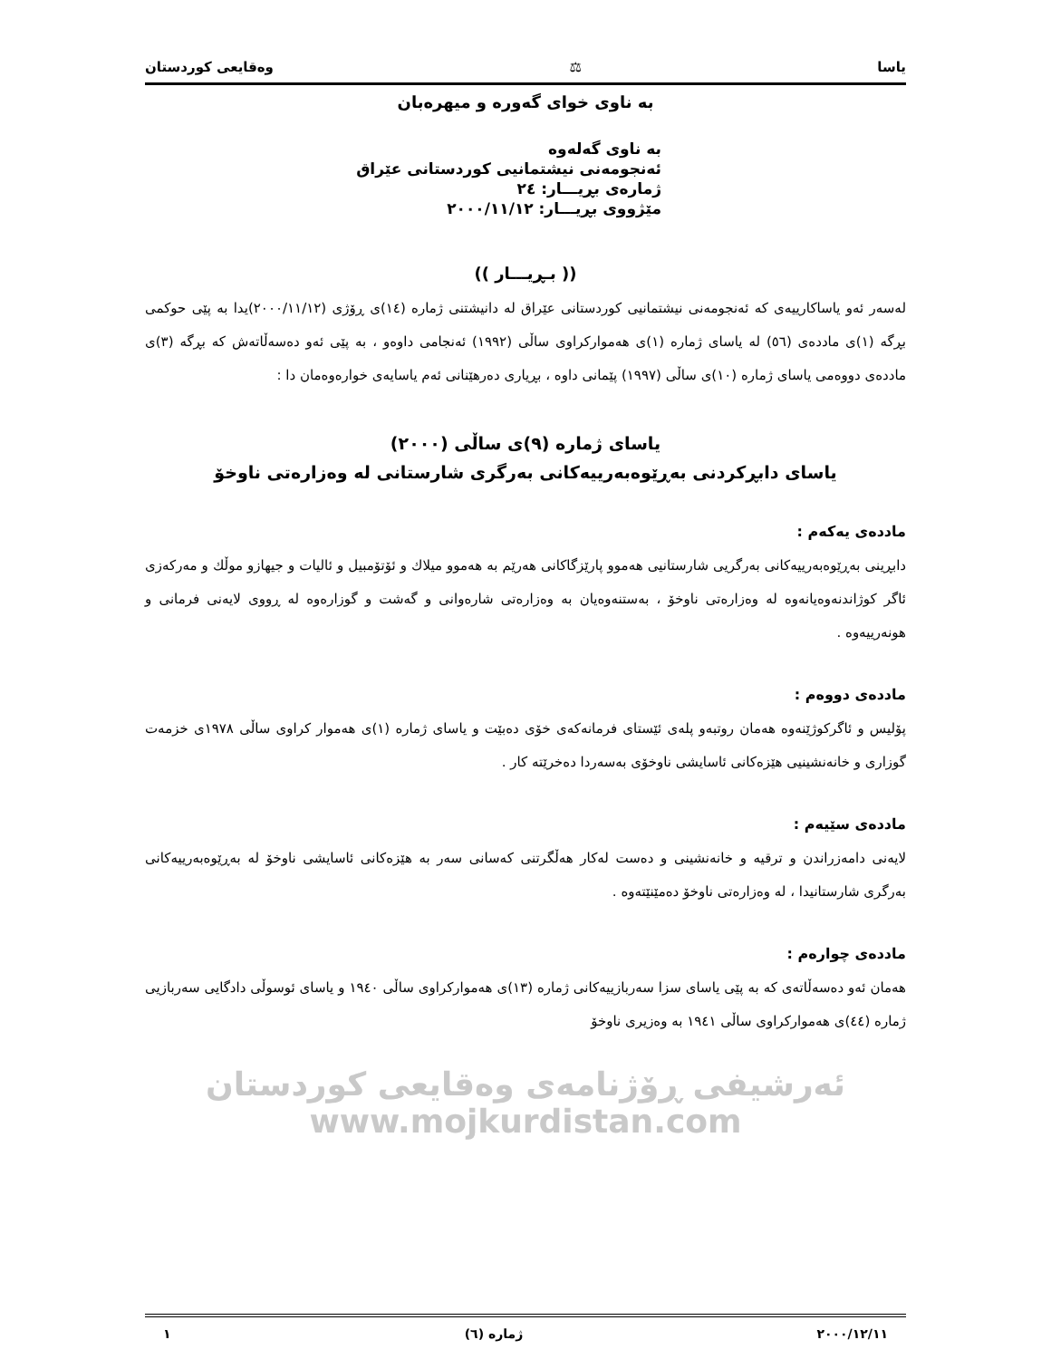یاسا ⚖ وەقایعی کوردستان
بە ناوی خوای گەورە و میهرەبان
بە ناوی گەلەوە
ئەنجومەنی نیشتمانیی کوردستانی عێراق
ژمارەی بڕیـــار: ٢٤
مێژووی بڕیـــار: ٢٠٠٠/١١/١٢
(( بـڕیـــار ))
لەسەر ئەو یاساکارییەی کە ئەنجومەنی نیشتمانیی کوردستانی عێراق لە دانیشتنی ژمارە (١٤)ی ڕۆژی (٢٠٠٠/١١/١٢)یدا بە پێی حوکمی بڕگە (١)ی ماددەی (٥٦) لە یاسای ژمارە (١)ی هەموارکراوی ساڵی (١٩٩٢) ئەنجامی داوەو ، بە پێی ئەو دەسەڵاتەش کە بڕگە (٣)ی ماددەی دووەمی یاسای ژمارە (١٠)ی ساڵی (١٩٩٧) پێمانی داوە ، بڕیاری دەرهێنانی ئەم یاسایەی خوارەوەمان دا :
یاسای ژمارە (٩)ی ساڵی (٢٠٠٠)
یاسای دابڕکردنی بەڕێوەبەرییەکانی بەرگری شارستانی لە وەزارەتی ناوخۆ
ماددەی یەکەم :
دابڕینی بەڕێوەبەرییەکانی بەرگریی شارستانیی هەموو پارێزگاکانی هەرێم بە هەموو میلاك و ئۆتۆمبیل و ئالیات و جیهازو موڵك و مەرکەزی ئاگر کوژاندنەوەیانەوە لە وەزارەتی ناوخۆ ، بەستنەوەیان بە وەزارەتی شارەوانی و گەشت و گوزارەوە لە ڕووی لایەنی فرمانی و هونەرییەوە .
ماددەی دووەم :
پۆلیس و ئاگرکوژێنەوە هەمان روتبەو پلەی ئێستای فرمانەکەی خۆی دەبێت و یاسای ژمارە (١)ی هەموار کراوی ساڵی ١٩٧٨ی خزمەت گوزاری و خانەنشینیی هێزەکانی ئاسایشی ناوخۆی بەسەردا دەخرێتە کار .
ماددەی سێیەم :
لایەنی دامەزراندن و ترقیە و خانەنشینی و دەست لەکار هەڵگرتنی کەسانی سەر بە هێزەکانی ئاسایشی ناوخۆ لە بەڕێوەبەرییەکانی بەرگری شارستانیدا ، لە وەزارەتی ناوخۆ دەمێنێتەوە .
ماددەی چوارەم :
هەمان ئەو دەسەڵاتەی کە بە پێی یاسای سزا سەربازییەکانی ژمارە (١٣)ی هەموارکراوی ساڵی ١٩٤٠ و یاسای ئوسوڵی دادگایی سەربازیی ژمارە (٤٤)ی هەموارکراوی ساڵی ١٩٤١ بە وەزیری ناوخۆ
ئەرشیفی ڕۆژنامەی وەقایعی کوردستان www.mojkurdistan.com
٢٠٠٠/١٢/١١ ژمارە (٦) ١